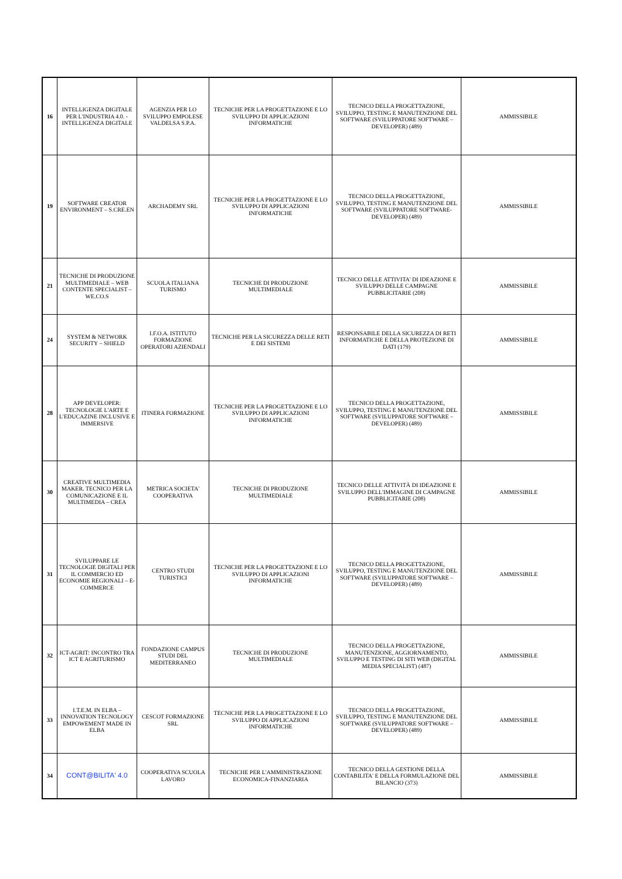| 16 | INTELLIGENZA DIGITALE PER L'INDUSTRIA 4.0. - INTELLIGENZA DIGITALE | AGENZIA PER LO SVILUPPO EMPOLESE VALDELSA S.P.A. | TECNICHE PER LA PROGETTAZIONE E LO SVILUPPO DI APPLICAZIONI INFORMATICHE | TECNICO DELLA PROGETTAZIONE, SVILUPPO, TESTING E MANUTENZIONE DEL SOFTWARE (SVILUPPATORE SOFTWARE – DEVELOPER) (489) | AMMISSIBILE |
| 19 | SOFTWARE CREATOR ENVIRONMENT – S.CRE.EN | ARCHADEMY SRL | TECNICHE PER LA PROGETTAZIONE E LO SVILUPPO DI APPLICAZIONI INFORMATICHE | TECNICO DELLA PROGETTAZIONE, SVILUPPO, TESTING E MANUTENZIONE DEL SOFTWARE (SVILUPPATORE SOFTWARE-DEVELOPER) (489) | AMMISSIBILE |
| 21 | TECNICHE DI PRODUZIONE MULTIMEDIALE – WEB CONTENTE SPECIALIST – WE.CO.S | SCUOLA ITALIANA TURISMO | TECNICHE DI PRODUZIONE MULTIMEDIALE | TECNICO DELLE ATTIVITA' DI IDEAZIONE E SVILUPPO DELLE CAMPAGNE PUBBLICITARIE (208) | AMMISSIBILE |
| 24 | SYSTEM & NETWORK SECURITY – SHIELD | I.F.O.A. ISTITUTO FORMAZIONE OPERATORI AZIENDALI | TECNICHE PER LA SICUREZZA DELLE RETI E DEI SISTEMI | RESPONSABILE DELLA SICUREZZA DI RETI INFORMATICHE E DELLA PROTEZIONE DI DATI (179) | AMMISSIBILE |
| 28 | APP DEVELOPER: TECNOLOGIE L'ARTE E L'EDUCAZINE INCLUSIVE E IMMERSIVE | ITINERA FORMAZIONE | TECNICHE PER LA PROGETTAZIONE E LO SVILUPPO DI APPLICAZIONI INFORMATICHE | TECNICO DELLA PROGETTAZIONE, SVILUPPO, TESTING E MANUTENZIONE DEL SOFTWARE (SVILUPPATORE SOFTWARE – DEVELOPER) (489) | AMMISSIBILE |
| 30 | CREATIVE MULTIMEDIA MAKER. TECNICO PER LA COMUNICAZIONE E IL MULTIMEDIA – CREA | METRICA SOCIETA' COOPERATIVA | TECNICHE DI PRODUZIONE MULTIMEDIALE | TECNICO DELLE ATTIVITÀ DI IDEAZIONE E SVILUPPO DELL'IMMAGINE DI CAMPAGNE PUBBLICITARIE (208) | AMMISSIBILE |
| 31 | SVILUPPARE LE TECNOLOGIE DIGITALI PER IL COMMERCIO ED ECONOMIE REGIONALI – E-COMMERCE | CENTRO STUDI TURISTICI | TECNICHE PER LA PROGETTAZIONE E LO SVILUPPO DI APPLICAZIONI INFORMATICHE | TECNICO DELLA PROGETTAZIONE, SVILUPPO, TESTING E MANUTENZIONE DEL SOFTWARE (SVILUPPATORE SOFTWARE – DEVELOPER) (489) | AMMISSIBILE |
| 32 | ICT-AGRIT: INCONTRO TRA ICT E AGRITURISMO | FONDAZIONE CAMPUS STUDI DEL MEDITERRANEO | TECNICHE DI PRODUZIONE MULTIMEDIALE | TECNICO DELLA PROGETTAZIONE, MANUTENZIONE, AGGIORNAMENTO, SVILUPPO E TESTING DI SITI WEB (DIGITAL MEDIA SPECIALIST) (487) | AMMISSIBILE |
| 33 | I.T.E.M. IN ELBA – INNOVATION TECNOLOGY EMPOWEMENT MADE IN ELBA | CESCOT FORMAZIONE SRL | TECNICHE PER LA PROGETTAZIONE E LO SVILUPPO DI APPLICAZIONI INFORMATICHE | TECNICO DELLA PROGETTAZIONE, SVILUPPO, TESTING E MANUTENZIONE DEL SOFTWARE (SVILUPPATORE SOFTWARE – DEVELOPER) (489) | AMMISSIBILE |
| 34 | CONT@BILITA' 4.0 | COOPERATIVA SCUOLA LAVORO | TECNICHE PER L'AMMINISTRAZIONE ECONOMICA-FINANZIARIA | TECNICO DELLA GESTIONE DELLA CONTABILITA' E DELLA FORMULAZIONE DEL BILANCIO (373) | AMMISSIBILE |